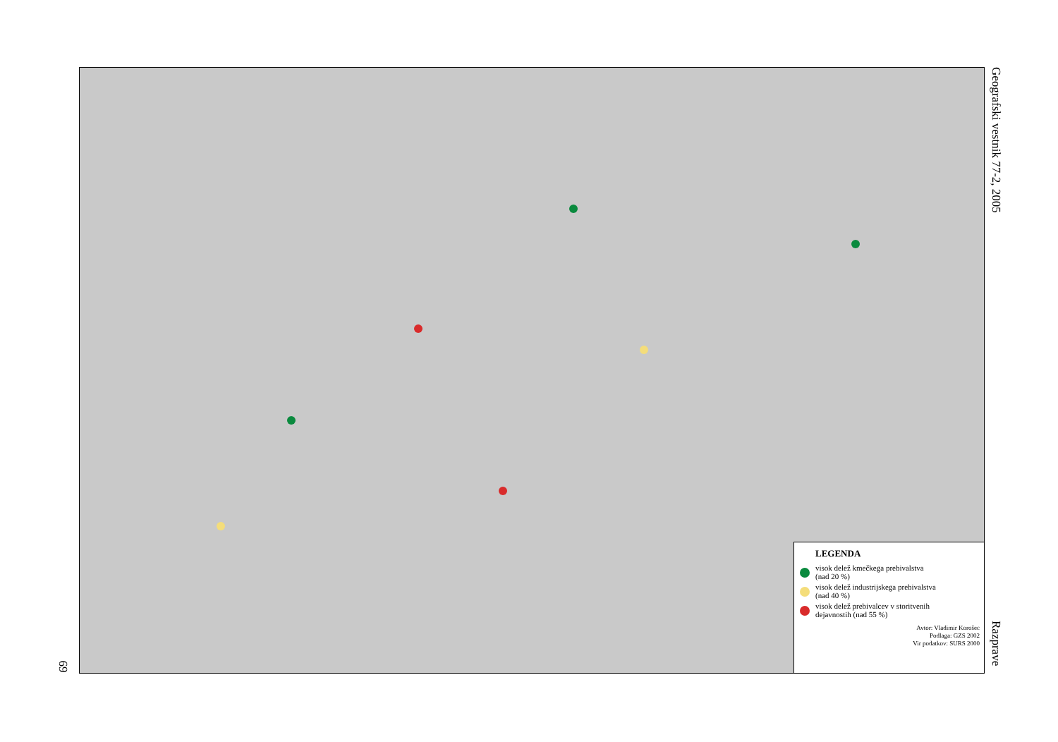Geografski vestnik 77-2, 2005
LEGENDA
visok delež kmečkega prebivalstva
(nad 20 %)
visok delež industrijskega prebivalstva
(nad 40 %)
visok delež prebivalcev v storitvenih
dejavnostih (nad 55 %)
Avtor: Vladimir Korošec
Podlaga: GZS 2002
Vir podatkov: SURS 2000
Razprave
69